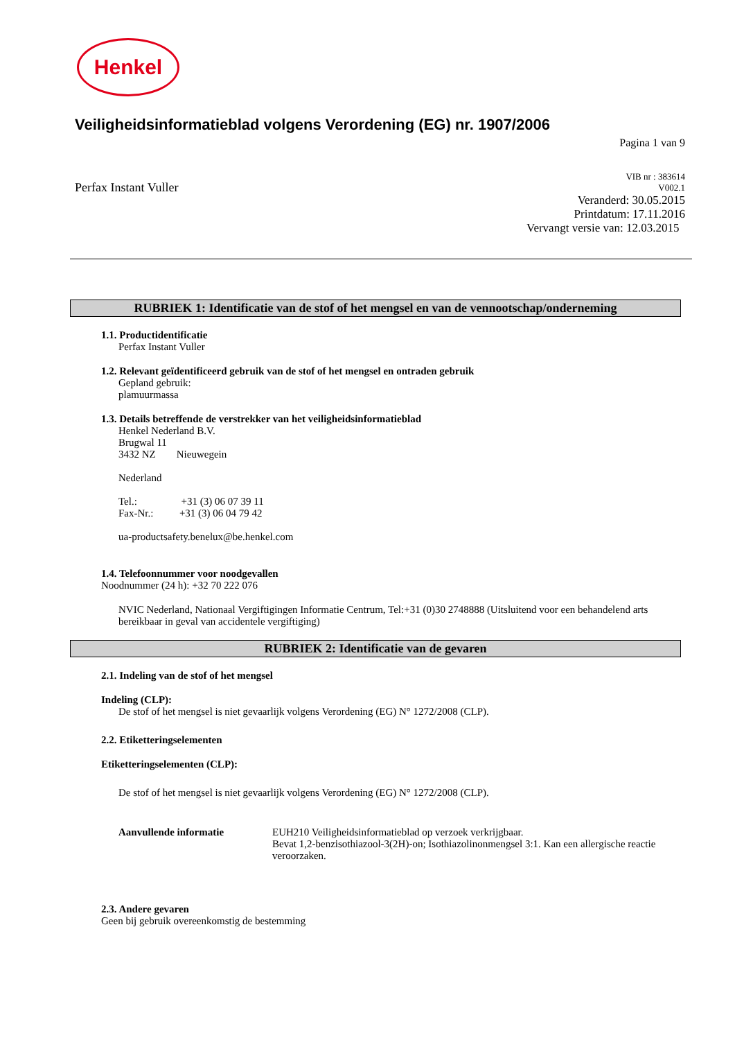Henkel
Veiligheidsinformatieblad volgens Verordening (EG) nr. 1907/2006
Pagina 1 van 9
Perfax Instant Vuller
VIB nr : 383614
V002.1
Veranderd: 30.05.2015
Printdatum: 17.11.2016
Vervangt versie van: 12.03.2015
RUBRIEK 1: Identificatie van de stof of het mengsel en van de vennootschap/onderneming
1.1. Productidentificatie
Perfax Instant Vuller
1.2. Relevant geïdentificeerd gebruik van de stof of het mengsel en ontraden gebruik
Gepland gebruik:
plamuurmassa
1.3. Details betreffende de verstrekker van het veiligheidsinformatieblad
Henkel Nederland B.V.
Brugwal 11
3432 NZ Nieuwegein
Nederland
Tel.: +31 (3) 06 07 39 11
Fax-Nr.: +31 (3) 06 04 79 42
ua-productsafety.benelux@be.henkel.com
1.4. Telefoonnummer voor noodgevallen
Noodnummer (24 h): +32 70 222 076
NVIC Nederland, Nationaal Vergiftigingen Informatie Centrum, Tel:+31 (0)30 2748888 (Uitsluitend voor een behandelend arts bereikbaar in geval van accidentele vergiftiging)
RUBRIEK 2: Identificatie van de gevaren
2.1. Indeling van de stof of het mengsel
Indeling (CLP):
De stof of het mengsel is niet gevaarlijk volgens Verordening (EG) N° 1272/2008 (CLP).
2.2. Etiketteringselementen
Etiketteringselementen (CLP):
De stof of het mengsel is niet gevaarlijk volgens Verordening (EG) N° 1272/2008 (CLP).
Aanvullende informatie EUH210 Veiligheidsinformatieblad op verzoek verkrijgbaar.
Bevat 1,2-benzisothiazool-3(2H)-on; Isothiazolinonmengsel 3:1. Kan een allergische reactie veroorzaken.
2.3. Andere gevaren
Geen bij gebruik overeenkomstig de bestemming